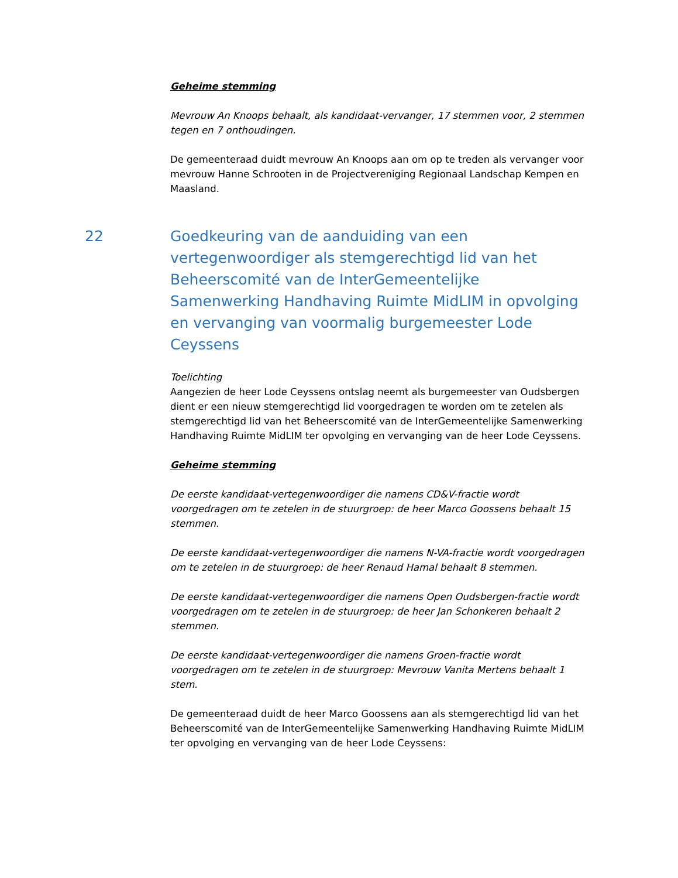Geheime stemming
Mevrouw An Knoops behaalt, als kandidaat-vervanger, 17 stemmen voor, 2 stemmen tegen en 7 onthoudingen.
De gemeenteraad duidt mevrouw An Knoops aan om op te treden als vervanger voor mevrouw Hanne Schrooten in de Projectvereniging Regionaal Landschap Kempen en Maasland.
22 Goedkeuring van de aanduiding van een vertegenwoordiger als stemgerechtigd lid van het Beheerscomité van de InterGemeentelijke Samenwerking Handhaving Ruimte MidLIM in opvolging en vervanging van voormalig burgemeester Lode Ceyssens
Toelichting
Aangezien de heer Lode Ceyssens ontslag neemt als burgemeester van Oudsbergen dient er een nieuw stemgerechtigd lid voorgedragen te worden om te zetelen als stemgerechtigd lid van het Beheerscomité van de InterGemeentelijke Samenwerking Handhaving Ruimte MidLIM ter opvolging en vervanging van de heer Lode Ceyssens.
Geheime stemming
De eerste kandidaat-vertegenwoordiger die namens CD&V-fractie wordt voorgedragen om te zetelen in de stuurgroep: de heer Marco Goossens behaalt 15 stemmen.
De eerste kandidaat-vertegenwoordiger die namens N-VA-fractie wordt voorgedragen om te zetelen in de stuurgroep: de heer Renaud Hamal behaalt 8 stemmen.
De eerste kandidaat-vertegenwoordiger die namens Open Oudsbergen-fractie wordt voorgedragen om te zetelen in de stuurgroep: de heer Jan Schonkeren behaalt 2 stemmen.
De eerste kandidaat-vertegenwoordiger die namens Groen-fractie wordt voorgedragen om te zetelen in de stuurgroep: Mevrouw Vanita Mertens behaalt 1 stem.
De gemeenteraad duidt de heer Marco Goossens aan als stemgerechtigd lid van het Beheerscomité van de InterGemeentelijke Samenwerking Handhaving Ruimte MidLIM ter opvolging en vervanging van de heer Lode Ceyssens: